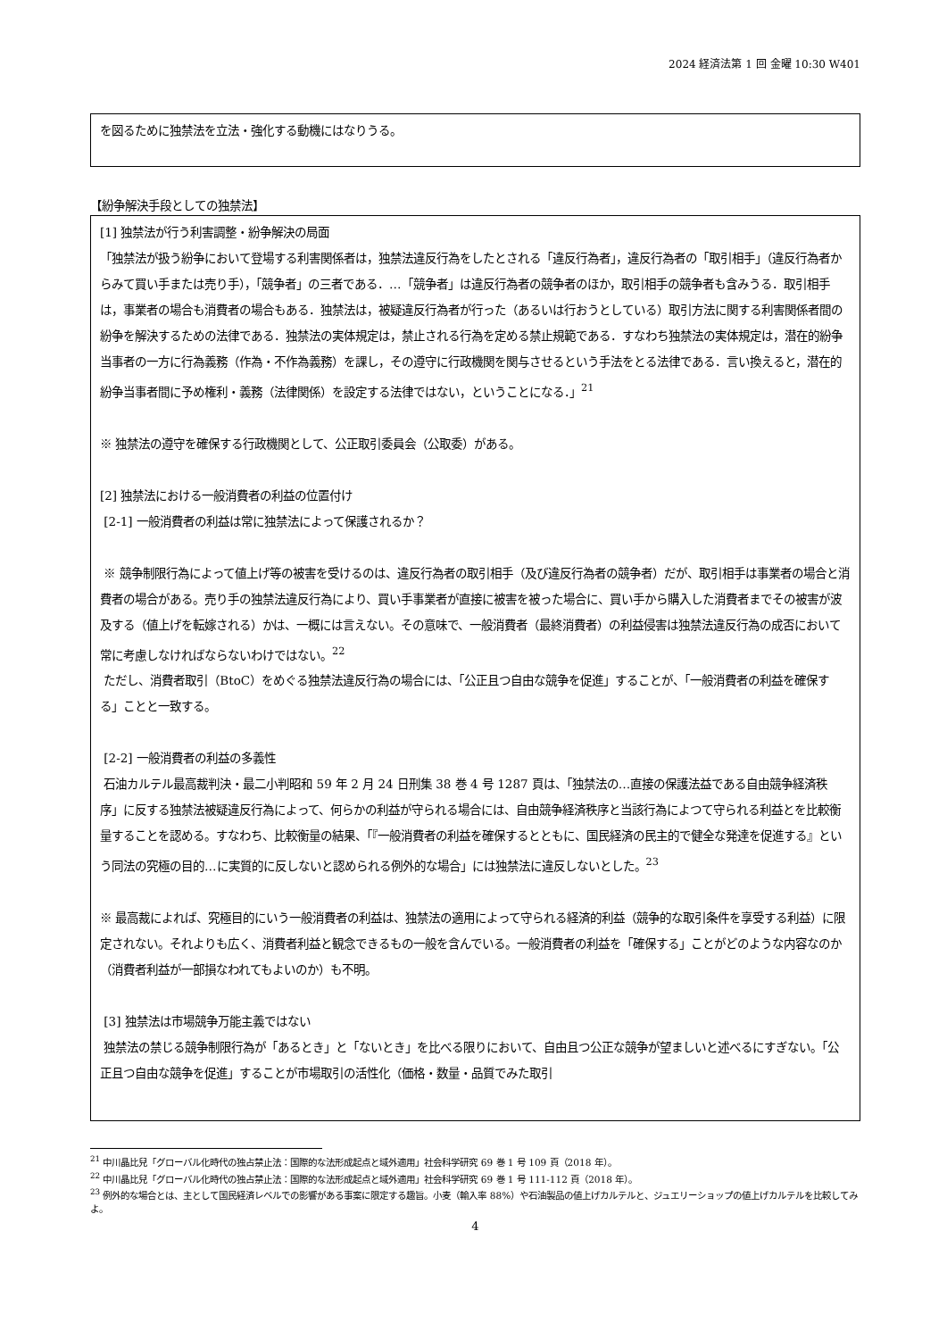2024 経済法第 1 回 金曜 10:30 W401
を図るために独禁法を立法・強化する動機にはなりうる。
【紛争解決手段としての独禁法】
[1] 独禁法が行う利害調整・紛争解決の局面
「独禁法が扱う紛争において登場する利害関係者は，独禁法違反行為をしたとされる「違反行為者」，違反行為者の「取引相手」（違反行為者からみて買い手または売り手），「競争者」の三者である．…「競争者」は違反行為者の競争者のほか，取引相手の競争者も含みうる．取引相手は，事業者の場合も消費者の場合もある．独禁法は，被疑違反行為者が行った（あるいは行おうとしている）取引方法に関する利害関係者間の紛争を解決するための法律である．独禁法の実体規定は，禁止される行為を定める禁止規範である．すなわち独禁法の実体規定は，潜在的紛争当事者の一方に行為義務（作為・不作為義務）を課し，その遵守に行政機関を関与させるという手法をとる法律である．言い換えると，潜在的紛争当事者間に予め権利・義務（法律関係）を設定する法律ではない，ということになる．」<sup>21</sup>
※ 独禁法の遵守を確保する行政機関として、公正取引委員会（公取委）がある。
[2] 独禁法における一般消費者の利益の位置付け
[2-1] 一般消費者の利益は常に独禁法によって保護されるか？
※ 競争制限行為によって値上げ等の被害を受けるのは、違反行為者の取引相手（及び違反行為者の競争者）だが、取引相手は事業者の場合と消費者の場合がある。売り手の独禁法違反行為により、買い手事業者が直接に被害を被った場合に、買い手から購入した消費者までその被害が波及する（値上げを転嫁される）かは、一概には言えない。その意味で、一般消費者（最終消費者）の利益侵害は独禁法違反行為の成否において常に考慮しなければならないわけではない。<sup>22</sup>
ただし、消費者取引（BtoC）をめぐる独禁法違反行為の場合には、「公正且つ自由な競争を促進」することが、「一般消費者の利益を確保する」ことと一致する。
[2-2] 一般消費者の利益の多義性
石油カルテル最高裁判決・最二小判昭和 59 年 2 月 24 日刑集 38 巻 4 号 1287 頁は、「独禁法の…直接の保護法益である自由競争経済秩序」に反する独禁法被疑違反行為によって、何らかの利益が守られる場合には、自由競争経済秩序と当該行為によつて守られる利益とを比較衡量することを認める。すなわち、比較衡量の結果、「『一般消費者の利益を確保するとともに、国民経済の民主的で健全な発達を促進する』という同法の究極の目的…に実質的に反しないと認められる例外的な場合」には独禁法に違反しないとした。<sup>23</sup>
※ 最高裁によれば、究極目的にいう一般消費者の利益は、独禁法の適用によって守られる経済的利益（競争的な取引条件を享受する利益）に限定されない。それよりも広く、消費者利益と観念できるもの一般を含んでいる。一般消費者の利益を「確保する」ことがどのような内容なのか（消費者利益が一部損なわれてもよいのか）も不明。
[3] 独禁法は市場競争万能主義ではない
独禁法の禁じる競争制限行為が「あるとき」と「ないとき」を比べる限りにおいて、自由且つ公正な競争が望ましいと述べるにすぎない。「公正且つ自由な競争を促進」することが市場取引の活性化（価格・数量・品質でみた取引
<sup>21</sup> 中川晶比兒「グローバル化時代の独占禁止法：国際的な法形成起点と域外適用」社会科学研究 69 巻 1 号 109 頁（2018 年）。
<sup>22</sup> 中川晶比兒「グローバル化時代の独占禁止法：国際的な法形成起点と域外適用」社会科学研究 69 巻 1 号 111-112 頁（2018 年）。
<sup>23</sup> 例外的な場合とは、主として国民経済レベルでの影響がある事案に限定する趣旨。小麦（輸入率 88%）や石油製品の値上げカルテルと、ジュエリーショップの値上げカルテルを比較してみよ。
4